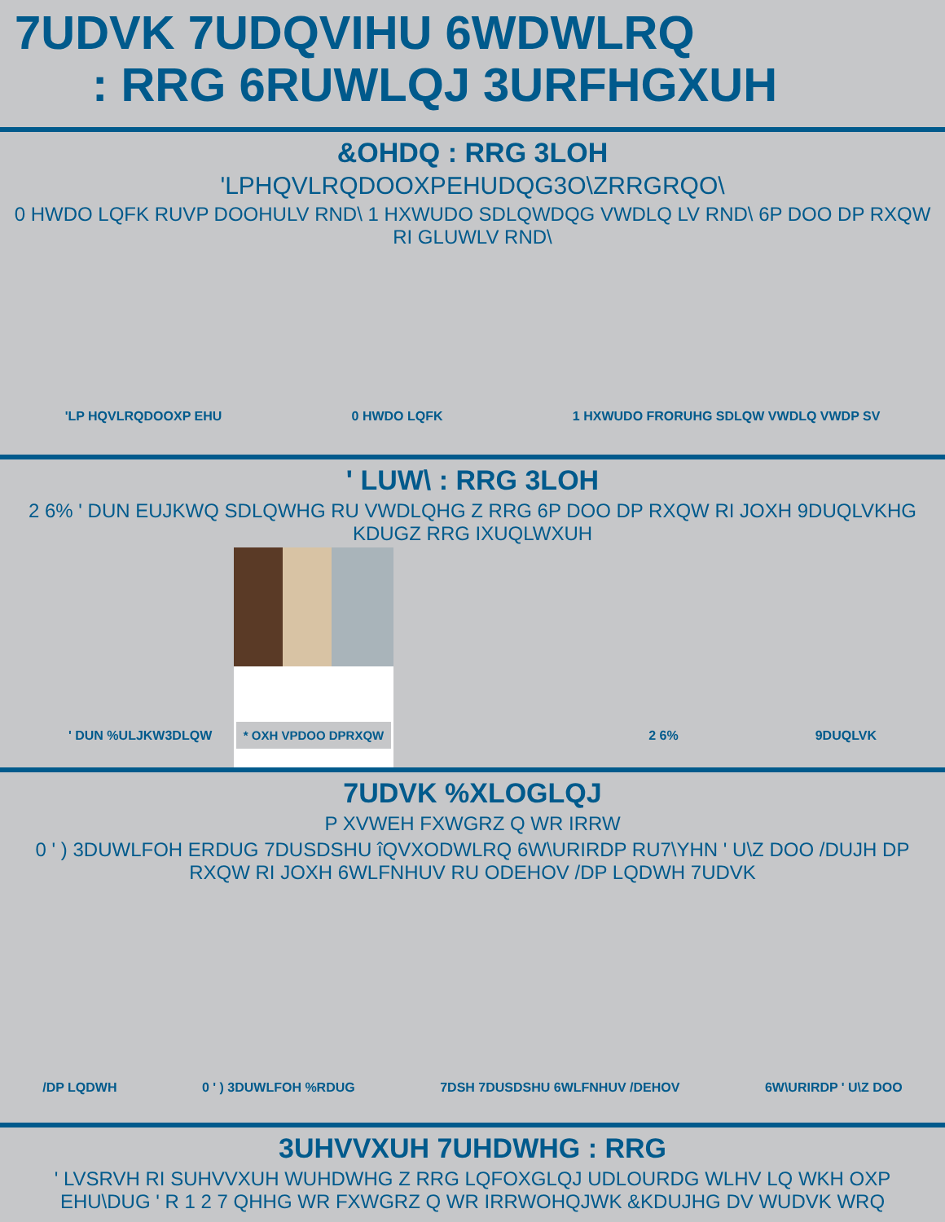7UDVK 7UDQVIHU 6WDWLRQ
: RRG 6RUWLQJ 3URFHGXUH
&OHDQ : RRG 3LOH
'LPHQVLRQDOOXPEHUDQG3O\ZRRGRQO\
0 HWDO LQFK RUVP DOOHULV RND\ 1 HXWUDO SDLQWDQG VWDLQ LV RND\ 6P DOO DP RXQW RI GLUWLV RND\
'LP HQVLRQDOOXP EHU 0 HWDO LQFK 1 HXWUDO FRORUHG SDLQW VWDLQ VWDP SV
' LUW\ : RRG 3LOH
2 6% ' DUN EUJKWQ SDLQWHG RU VWDLQHG Z RRG 6P DOO DP RXQW RI JOXH 9DUQLVKHG KDUGZ RRG IXUQLWXUH
* OXH VPDOO DPRXQW
' DUN %ULJKW3DLQW 2 6% 9DUQLVK
7UDVK %XLOGLQJ
P XVWEH FXWGRZ Q WR IRRW
0 ' ) 3DUWLFOH ERDUG 7DUSDSHU îQVXODWLRQ 6W\URIRDP RU7\YHN ' U\Z DOO /DUJH DP RXQW RI JOXH 6WLFNHUV RU ODEHOV /DP LQDWH 7UDVK
/DP LQDWH 0 ' ) 3DUWLFOH %RDUG 7DSH 7DUSDSHU 6WLFNHUV /DEHOV 6W\URIRDP ' U\Z DOO
3UHVVXUH 7UHDWHG : RRG
' LVSRVH RI SUHVVXUH WUHDWHG Z RRG LQFOXGLQJ UDLOURDG WLHV LQ WKH OXP EHU\DUG ' R 1 2 7 QHHG WR FXWGRZ Q WR IRRWOHQJWK &KDUJHG DV WUDVK WRQ